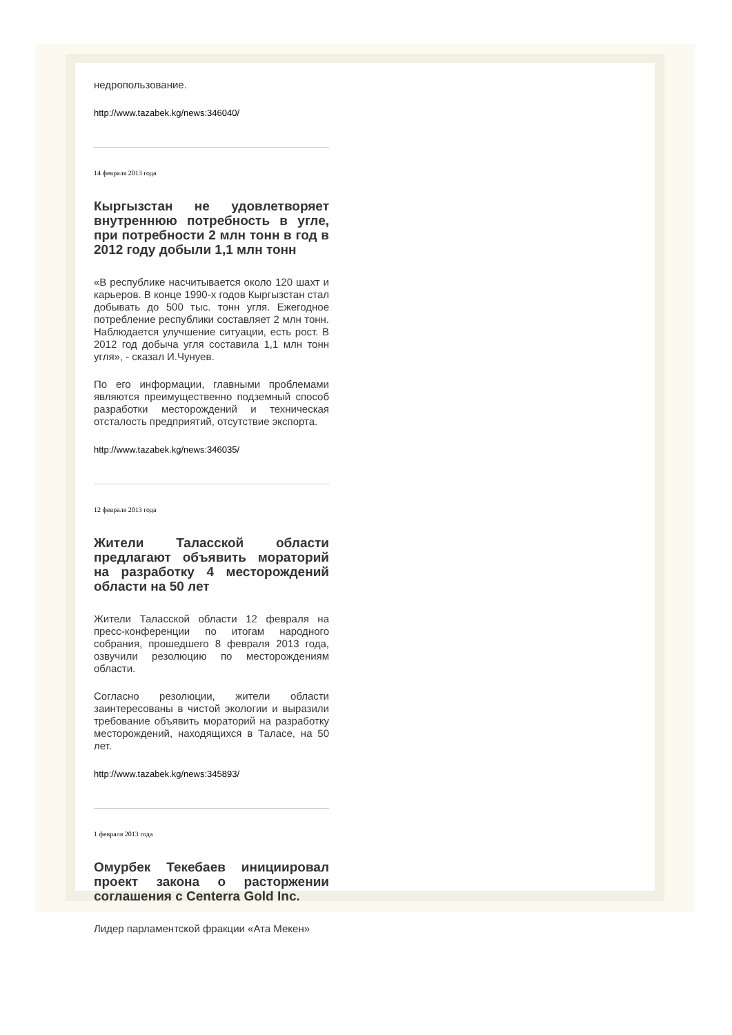недропользование.
http://www.tazabek.kg/news:346040/
14 февраля 2013 года
Кыргызстан не удовлетворяет внутреннюю потребность в угле, при потребности 2 млн тонн в год в 2012 году добыли 1,1 млн тонн
«В республике насчитывается около 120 шахт и карьеров. В конце 1990-х годов Кыргызстан стал добывать до 500 тыс. тонн угля. Ежегодное потребление республики составляет 2 млн тонн. Наблюдается улучшение ситуации, есть рост. В 2012 год добыча угля составила 1,1 млн тонн угля», - сказал И.Чунуев.
По его информации, главными проблемами являются преимущественно подземный способ разработки месторождений и техническая отсталость предприятий, отсутствие экспорта.
http://www.tazabek.kg/news:346035/
12 февраля 2013 года
Жители Таласской области предлагают объявить мораторий на разработку 4 месторождений области на 50 лет
Жители Таласской области 12 февраля на пресс-конференции по итогам народного собрания, прошедшего 8 февраля 2013 года, озвучили резолюцию по месторождениям области.
Согласно резолюции, жители области заинтересованы в чистой экологии и выразили требование объявить мораторий на разработку месторождений, находящихся в Таласе, на 50 лет.
http://www.tazabek.kg/news:345893/
1 февраля 2013 года
Омурбек Текебаев инициировал проект закона о расторжении соглашения с Centerra Gold Inc.
Лидер парламентской фракции «Ата Мекен»